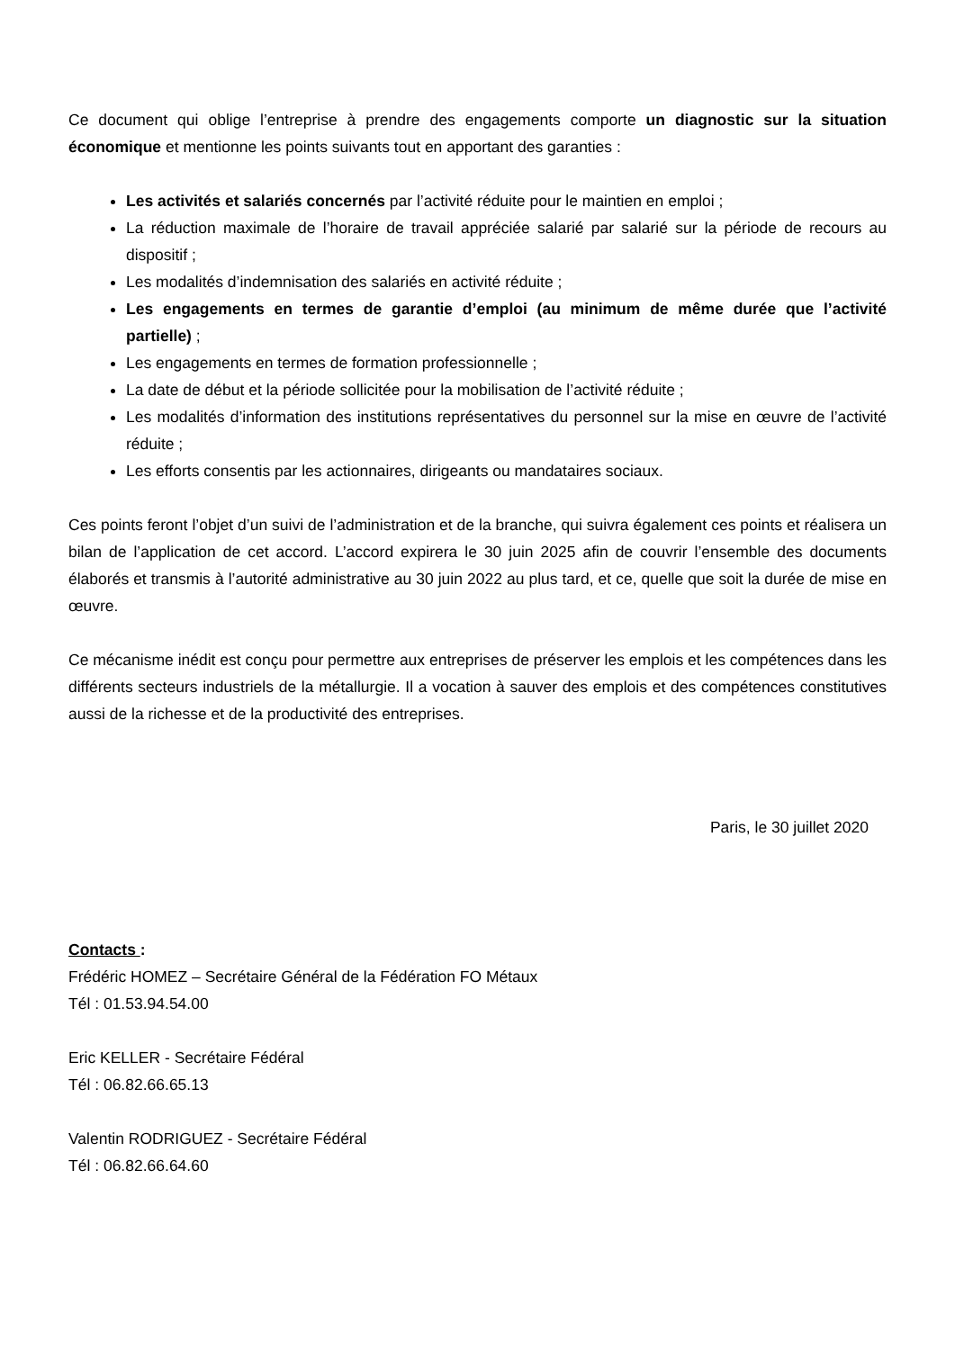Ce document qui oblige l’entreprise à prendre des engagements comporte un diagnostic sur la situation économique et mentionne les points suivants tout en apportant des garanties :
Les activités et salariés concernés par l’activité réduite pour le maintien en emploi ;
La réduction maximale de l’horaire de travail appréciée salarié par salarié sur la période de recours au dispositif ;
Les modalités d’indemnisation des salariés en activité réduite ;
Les engagements en termes de garantie d’emploi (au minimum de même durée que l’activité partielle) ;
Les engagements en termes de formation professionnelle ;
La date de début et la période sollicitée pour la mobilisation de l’activité réduite ;
Les modalités d’information des institutions représentatives du personnel sur la mise en œuvre de l’activité réduite ;
Les efforts consentis par les actionnaires, dirigeants ou mandataires sociaux.
Ces points feront l’objet d’un suivi de l’administration et de la branche, qui suivra également ces points et réalisera un bilan de l’application de cet accord. L’accord expirera le 30 juin 2025 afin de couvrir l’ensemble des documents élaborés et transmis à l’autorité administrative au 30 juin 2022 au plus tard, et ce, quelle que soit la durée de mise en œuvre.
Ce mécanisme inédit est conçu pour permettre aux entreprises de préserver les emplois et les compétences dans les différents secteurs industriels de la métallurgie. Il a vocation à sauver des emplois et des compétences constitutives aussi de la richesse et de la productivité des entreprises.
Paris, le 30 juillet 2020
Contacts :
Frédéric HOMEZ – Secrétaire Général de la Fédération FO Métaux
Tél : 01.53.94.54.00
Eric KELLER - Secrétaire Fédéral
Tél : 06.82.66.65.13
Valentin RODRIGUEZ - Secrétaire Fédéral
Tél : 06.82.66.64.60